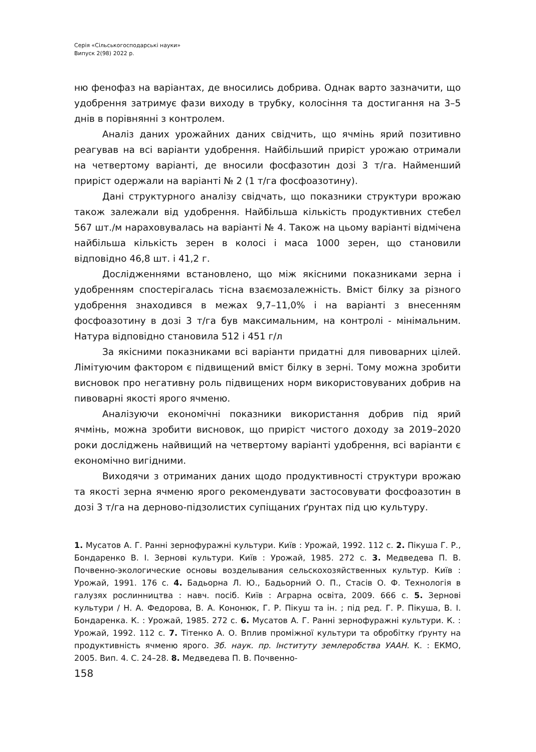Серія «Сільськогосподарські науки»
Випуск 2(98) 2022 р.
ню фенофаз на варіантах, де вносились добрива. Однак варто зазначити, що удобрення затримує фази виходу в трубку, колосіння та достигання на 3–5 днів в порівнянні з контролем.
Аналіз даних урожайних даних свідчить, що ячмінь ярий позитивно реагував на всі варіанти удобрення. Найбільший приріст урожаю отримали на четвертому варіанті, де вносили фосфазотин дозі 3 т/га. Найменший приріст одержали на варіанті № 2 (1 т/га фосфоазотину).
Дані структурного аналізу свідчать, що показники структури врожаю також залежали від удобрення. Найбільша кількість продуктивних стебел 567 шт./м нараховувалась на варіанті № 4. Також на цьому варіанті відмічена найбільша кількість зерен в колосі і маса 1000 зерен, що становили відповідно 46,8 шт. і 41,2 г.
Дослідженнями встановлено, що між якісними показниками зерна і удобренням спостерігалась тісна взаємозалежність. Вміст білку за різного удобрення знаходився в межах 9,7–11,0% і на варіанті з внесенням фосфоазотину в дозі 3 т/га був максимальним, на контролі - мінімальним. Натура відповідно становила 512 і 451 г/л
За якісними показниками всі варіанти придатні для пивоварних цілей. Лімітуючим фактором є підвищений вміст білку в зерні. Тому можна зробити висновок про негативну роль підвищених норм використовуваних добрив на пивоварні якості ярого ячменю.
Аналізуючи економічні показники використання добрив під ярий ячмінь, можна зробити висновок, що приріст чистого доходу за 2019–2020 роки досліджень найвищий на четвертому варіанті удобрення, всі варіанти є економічно вигідними.
Виходячи з отриманих даних щодо продуктивності структури врожаю та якості зерна ячменю ярого рекомендувати застосовувати фосфоазотин в дозі 3 т/га на дерново-підзолистих супіщаних ґрунтах під цю культуру.
1. Мусатов А. Г. Ранні зернофуражні культури. Київ : Урожай, 1992. 112 с. 2. Пікуша Г. Р., Бондаренко В. І. Зернові культури. Київ : Урожай, 1985. 272 с. 3. Медведева П. В. Почвенно-экологические основы возделывания сельскохозяйственных культур. Київ : Урожай, 1991. 176 с. 4. Бадьорна Л. Ю., Бадьорний О. П., Стасів О. Ф. Технологія в галузях рослинництва : навч. посіб. Київ : Аграрна освіта, 2009. 666 с. 5. Зернові культури / Н. А. Федорова, В. А. Кононюк, Г. Р. Пікуш та ін. ; під ред. Г. Р. Пікуша, В. І. Бондаренка. К. : Урожай, 1985. 272 с. 6. Мусатов А. Г. Ранні зернофуражні культури. К. : Урожай, 1992. 112 с. 7. Тітенко А. О. Вплив проміжної культури та обробітку ґрунту на продуктивність ячменю ярого. Зб. наук. пр. Інституту землеробства УААН. К. : ЕКМО, 2005. Вип. 4. С. 24–28. 8. Медведева П. В. Почвенно-
158